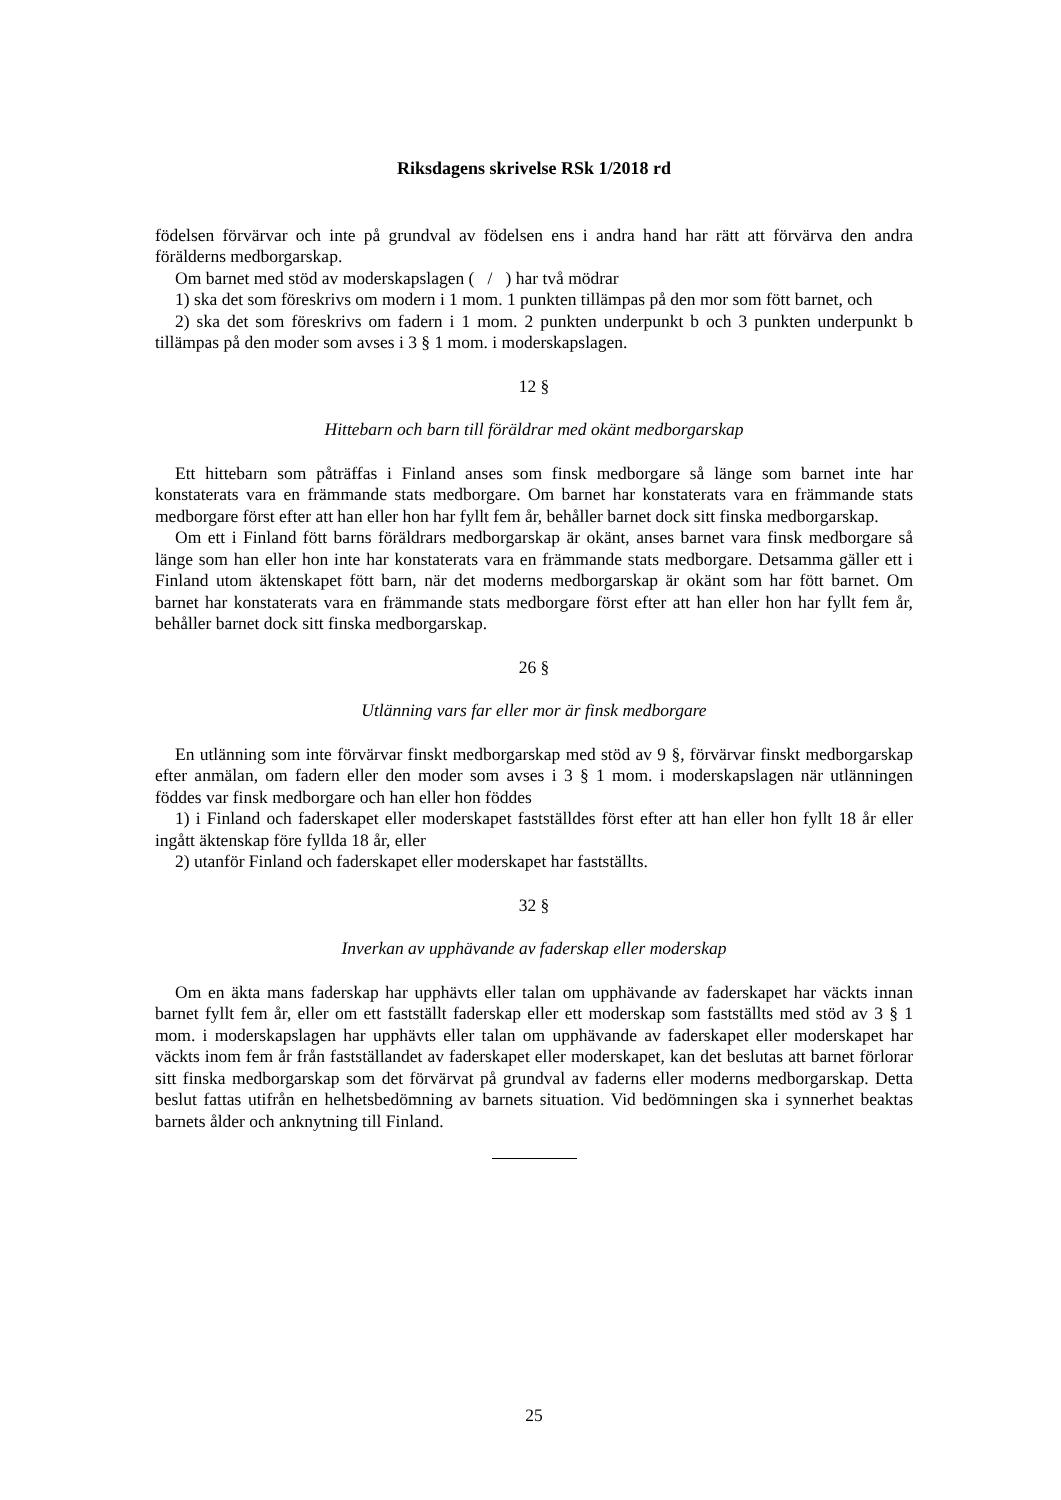Riksdagens skrivelse RSk 1/2018 rd
födelsen förvärvar och inte på grundval av födelsen ens i andra hand har rätt att förvärva den andra förälderns medborgarskap.
Om barnet med stöd av moderskapslagen ( / ) har två mödrar
1) ska det som föreskrivs om modern i 1 mom. 1 punkten tillämpas på den mor som fött barnet, och
2) ska det som föreskrivs om fadern i 1 mom. 2 punkten underpunkt b och 3 punkten underpunkt b tillämpas på den moder som avses i 3 § 1 mom. i moderskapslagen.
12 §
Hittebarn och barn till föräldrar med okänt medborgarskap
Ett hittebarn som påträffas i Finland anses som finsk medborgare så länge som barnet inte har konstaterats vara en främmande stats medborgare. Om barnet har konstaterats vara en främmande stats medborgare först efter att han eller hon har fyllt fem år, behåller barnet dock sitt finska medborgarskap.
Om ett i Finland fött barns föräldrars medborgarskap är okänt, anses barnet vara finsk medborgare så länge som han eller hon inte har konstaterats vara en främmande stats medborgare. Detsamma gäller ett i Finland utom äktenskapet fött barn, när det moderns medborgarskap är okänt som har fött barnet. Om barnet har konstaterats vara en främmande stats medborgare först efter att han eller hon har fyllt fem år, behåller barnet dock sitt finska medborgarskap.
26 §
Utlänning vars far eller mor är finsk medborgare
En utlänning som inte förvärvar finskt medborgarskap med stöd av 9 §, förvärvar finskt medborgarskap efter anmälan, om fadern eller den moder som avses i 3 § 1 mom. i moderskapslagen när utlänningen föddes var finsk medborgare och han eller hon föddes
1) i Finland och faderskapet eller moderskapet fastställdes först efter att han eller hon fyllt 18 år eller ingått äktenskap före fyllda 18 år, eller
2) utanför Finland och faderskapet eller moderskapet har fastställts.
32 §
Inverkan av upphävande av faderskap eller moderskap
Om en äkta mans faderskap har upphävts eller talan om upphävande av faderskapet har väckts innan barnet fyllt fem år, eller om ett fastställt faderskap eller ett moderskap som fastställts med stöd av 3 § 1 mom. i moderskapslagen har upphävts eller talan om upphävande av faderskapet eller moderskapet har väckts inom fem år från fastställandet av faderskapet eller moderskapet, kan det beslutas att barnet förlorar sitt finska medborgarskap som det förvärvat på grundval av faderns eller moderns medborgarskap. Detta beslut fattas utifrån en helhetsbedömning av barnets situation. Vid bedömningen ska i synnerhet beaktas barnets ålder och anknytning till Finland.
25